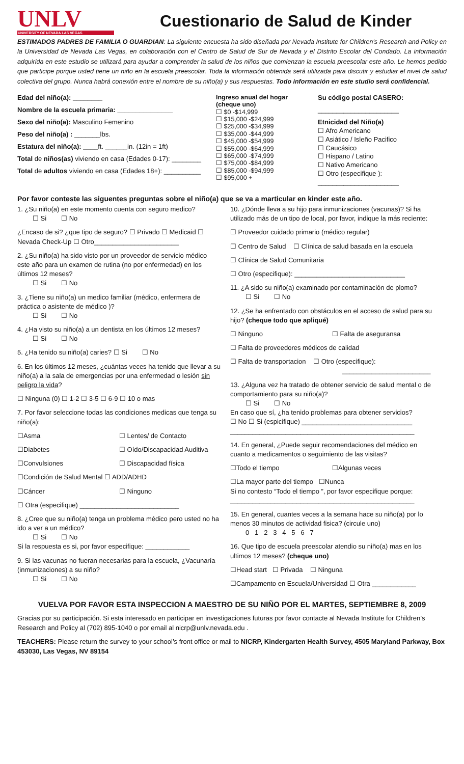UNLV
UNIVERSITY OF NEVADA LAS VEGAS
Cuestionario de Salud de Kinder
ESTIMADOS PADRES DE FAMILIA O GUARDIAN: La siguiente encuesta ha sido diseñada por Nevada Institute for Children's Research and Policy en la Universidad de Nevada Las Vegas, en colaboración con el Centro de Salud de Sur de Nevada y el Distrito Escolar del Condado. La información adquirida en este estudio se utilizará para ayudar a comprender la salud de los niños que comienzan la escuela preescolar este año. Le hemos pedido que participe porque usted tiene un niño en la escuela preescolar. Toda la información obtenida será utilizada para discutir y estudiar el nivel de salud colectiva del grupo. Nunca habrá conexión entre el nombre de su niño(a) y sus respuestas. Todo información en este studio será confidencial.
Edad del niño(a): ________
Nombre de la escuela primaria: _______________
Sexo del niño(a): Masculino Femenino
Peso del niño(a) : _______lbs.
Estatura del niño(a): ____ft. ______in. (12in = 1ft)
Total de niños(as) viviendo en casa (Edades 0-17): ________
Total de adultos viviendo en casa (Edades 18+): __________
Ingreso anual del hogar (cheque uno)
☐ $0 -$14,999
☐ $15,000 -$24,999
☐ $25,000 -$34,999
☐ $35,000 -$44,999
☐ $45,000 -$54,999
☐ $55,000 -$64,999
☐ $65,000 -$74,999
☐ $75,000 -$84,999
☐ $85,000 -$94,999
☐ $95,000 +
Su código postal CASERO:
______________________
Etnicidad del Niño(a)
☐ Afro Americano
☐ Asiático / Isleño Pacifico
☐ Caucásico
☐ Hispano / Latino
☐ Nativo Americano
☐ Otro (especifique ):
______________________
Por favor conteste las siguentes preguntas sobre el niño(a) que se va a marticular en kinder este año.
1. ¿Su niño(a) en este momento cuenta con seguro medico?
☐ Si ☐ No
¿Encaso de si? ¿que tipo de seguro? ☐ Privado ☐ Medicaid ☐ Nevada Check-Up ☐ Otro_______________________
2. ¿Su niño(a) ha sido visto por un proveedor de servicio médico este año para un examen de rutina (no por enfermedad) en los últimos 12 meses?
☐ Si ☐ No
3. ¿Tiene su niño(a) un medico familiar (médico, enfermera de práctica o asistente de médico )?
☐ Si ☐ No
4. ¿Ha visto su niño(a) a un dentista en los últimos 12 meses?
☐ Si ☐ No
5. ¿Ha tenido su niño(a) caries? ☐ Si ☐ No
6. En los últimos 12 meses, ¿cuántas veces ha tenido que llevar a su niño(a) a la sala de emergencias por una enfermedad o lesión sin peligro la vida?
☐ Ninguna (0) ☐ 1-2 ☐ 3-5 ☐ 6-9 ☐ 10 o mas
7. Por favor seleccione todas las condiciones medicas que tenga su niño(a):
☐Asma ☐ Lentes/ de Contacto
☐Diabetes ☐ Oído/Discapacidad Auditiva
☐Convulsiones ☐ Discapacidad física
☐Condición de Salud Mental ☐ ADD/ADHD
☐Cáncer ☐ Ninguno
☐ Otra (especifique) ___________________________
8. ¿Cree que su niño(a) tenga un problema médico pero usted no ha ido a ver a un médico?
☐ Si ☐ No
Si la respuesta es si, por favor especifique: ____________
9. Si las vacunas no fueran necesarias para la escuela, ¿Vacunaría (inmunizaciones) a su niño?
☐ Si ☐ No
10. ¿Dónde lleva a su hijo para inmunizaciones (vacunas)? Si ha utilizado más de un tipo de local, por favor, indique la más reciente:
☐ Proveedor cuidado primario (médico regular)
☐ Centro de Salud ☐ Clínica de salud basada en la escuela
☐ Clínica de Salud Comunitaria
☐ Otro (especifique): ______________________________
11. ¿A sido su niño(a) examinado por contaminación de plomo?
☐ Si ☐ No
12. ¿Se ha enfrentado con obstáculos en el acceso de salud para su hijo? (cheque todo que apliqué)
☐ Ninguno ☐ Falta de aseguransa
☐ Falta de proveedores médicos de calidad
☐ Falta de transportacion ☐ Otro (especifique):
________________________
13. ¿Alguna vez ha tratado de obtener servicio de salud mental o de comportamiento para su niño(a)?
☐ Si ☐ No
En caso que sí, ¿ha tenido problemas para obtener servicios?
☐ No ☐ Si (espicifique) ______________________________
__________________________________________________
14. En general, ¿Puede seguir recomendaciones del médico en cuanto a medicamentos o seguimiento de las visitas?
☐Todo el tiempo ☐Algunas veces
☐La mayor parte del tiempo ☐Nunca
Si no contesto “Todo el tiempo ”, por favor especifique porque:
__________________________________________________
15. En general, cuantes veces a la semana hace su niño(a) por lo menos 30 minutos de actividad fisica? (circule uno)
0 1 2 3 4 5 6 7
16. Que tipo de escuela preescolar atendio su niño(a) mas en los ultimos 12 meses? (cheque uno)
☐Head start ☐ Privada ☐ Ninguna
☐Campamento en Escuela/Universidad ☐ Otra ____________
VUELVA POR FAVOR ESTA INSPECCION A MAESTRO DE SU NIÑO POR EL MARTES, SEPTIEMBRE 8, 2009
Gracias por su participación. Si esta interesado en participar en investigaciones futuras por favor contacte al Nevada Institute for Children’s Research and Policy al (702) 895-1040 o por email al nicrp@unlv.nevada.edu .
TEACHERS: Please return the survey to your school’s front office or mail to NICRP, Kindergarten Health Survey, 4505 Maryland Parkway, Box 453030, Las Vegas, NV 89154